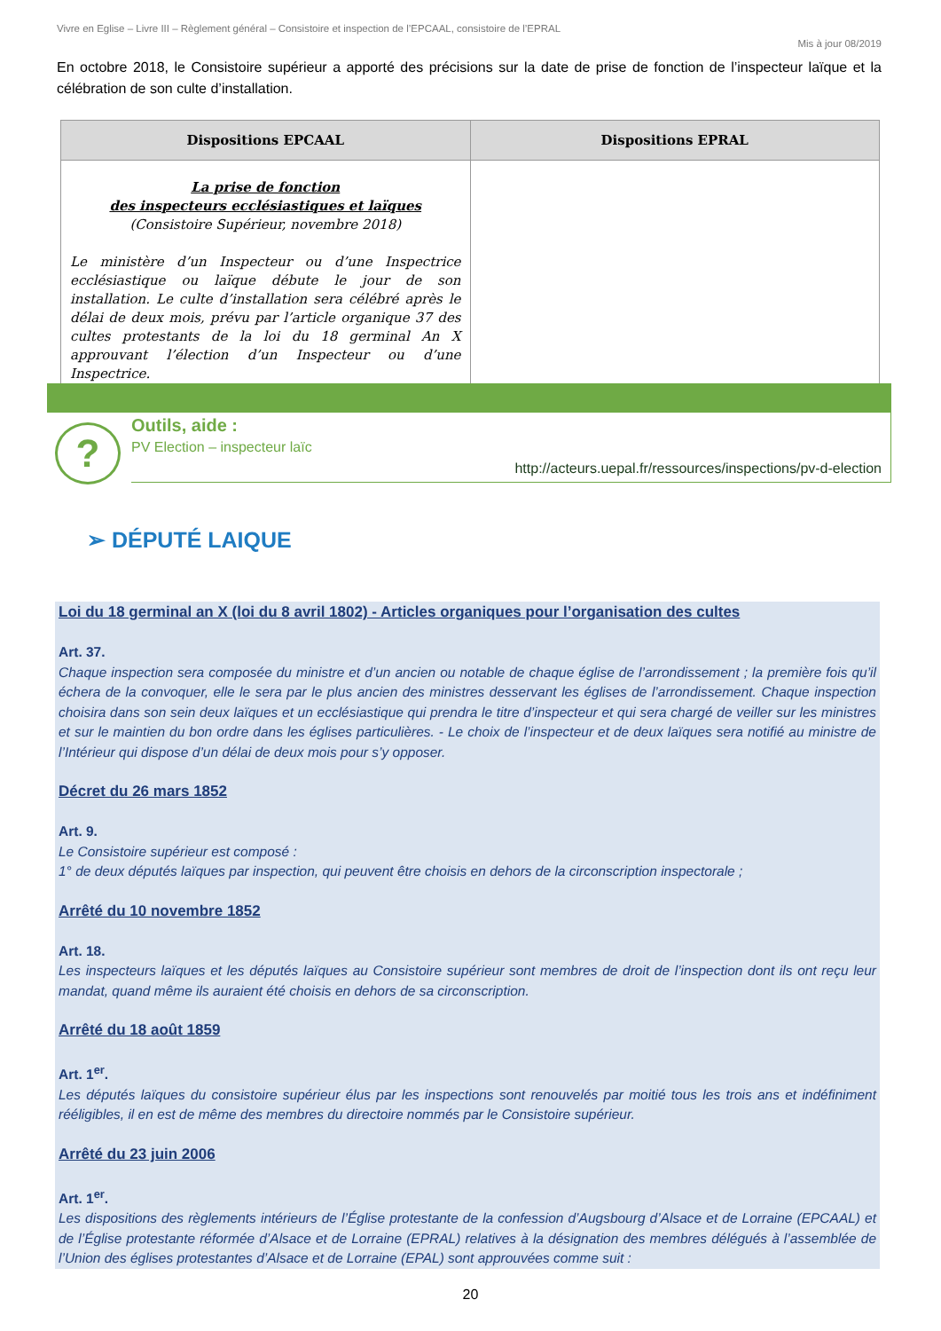Vivre en Eglise – Livre III – Règlement général – Consistoire et inspection de l’EPCAAL, consistoire de l’EPRAL
Mis à jour 08/2019
En octobre 2018, le Consistoire supérieur a apporté des précisions sur la date de prise de fonction de l’inspecteur laïque et la célébration de son culte d’installation.
| Dispositions EPCAAL | Dispositions EPRAL |
| --- | --- |
| La prise de fonction des inspecteurs ecclésiastiques et laïques (Consistoire Supérieur, novembre 2018) Le ministère d’un Inspecteur ou d’une Inspectrice ecclésiastique ou laïque débute le jour de son installation. Le culte d’installation sera célébré après le délai de deux mois, prévu par l’article organique 37 des cultes protestants de la loi du 18 germinal An X approuvant l’élection d’un Inspecteur ou d’une Inspectrice. | |
?
Outils, aide :
PV Election – inspecteur laïc
http://acteurs.uepal.fr/ressources/inspections/pv-d-election
➢ DÉPUTÉ LAIQUE
Loi du 18 germinal an X (loi du 8 avril 1802) - Articles organiques pour l’organisation des cultes
Art. 37.
Chaque inspection sera composée du ministre et d’un ancien ou notable de chaque église de l’arrondissement ; la première fois qu’il échera de la convoquer, elle le sera par le plus ancien des ministres desservant les églises de l’arrondissement. Chaque inspection choisira dans son sein deux laïques et un ecclésiastique qui prendra le titre d’inspecteur et qui sera chargé de veiller sur les ministres et sur le maintien du bon ordre dans les églises particulières. - Le choix de l’inspecteur et de deux laïques sera notifié au ministre de l’Intérieur qui dispose d’un délai de deux mois pour s’y opposer.
Décret du 26 mars 1852
Art. 9.
Le Consistoire supérieur est composé :
1° de deux députés laïques par inspection, qui peuvent être choisis en dehors de la circonscription inspectorale ;
Arrêté du 10 novembre 1852
Art. 18.
Les inspecteurs laïques et les députés laïques au Consistoire supérieur sont membres de droit de l’inspection dont ils ont reçu leur mandat, quand même ils auraient été choisis en dehors de sa circonscription.
Arrêté du 18 août 1859
Art. 1<sup>er</sup>.
Les députés laïques du consistoire supérieur élus par les inspections sont renouvelés par moitié tous les trois ans et indéfiniment rééligibles, il en est de même des membres du directoire nommés par le Consistoire supérieur.
Arrêté du 23 juin 2006
Art. 1<sup>er</sup>.
Les dispositions des règlements intérieurs de l’Église protestante de la confession d’Augsbourg d’Alsace et de Lorraine (EPCAAL) et de l’Église protestante réformée d’Alsace et de Lorraine (EPRAL) relatives à la désignation des membres délégués à l’assemblée de l’Union des églises protestantes d’Alsace et de Lorraine (EPAL) sont approuvées comme suit :
20